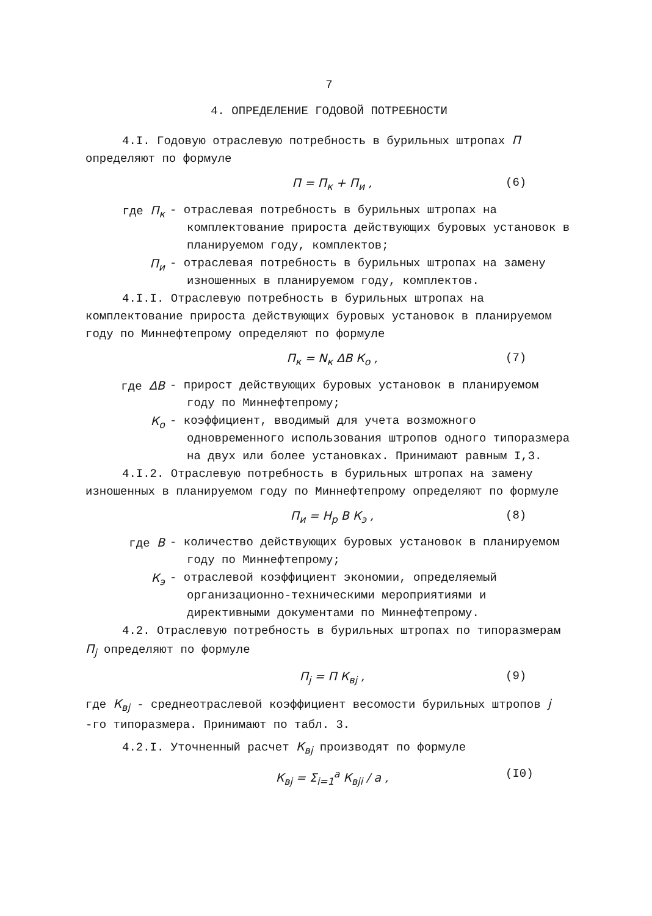7
4. ОПРЕДЕЛЕНИЕ ГОДОВОЙ ПОТРЕБНОСТИ
4.I. Годовую отраслевую потребность в бурильных штропах П определяют по формуле
П = П<sub>к</sub> + П<sub>и</sub> , (6)
где П<sub>к</sub> - отраслевая потребность в бурильных штропах на комплектование прироста действующих буровых установок в планируемом году, комплектов;
П<sub>и</sub> - отраслевая потребность в бурильных штропах на замену изношенных в планируемом году, комплектов.
4.I.I. Отраслевую потребность в бурильных штропах на комплектование прироста действующих буровых установок в планируемом году по Миннефтепрому определяют по формуле
П<sub>к</sub> = N<sub>к</sub> ΔВ К<sub>о</sub> , (7)
где ΔВ - прирост действующих буровых установок в планируемом году по Миннефтепрому;
К<sub>о</sub> - коэффициент, вводимый для учета возможного одновременного использования штропов одного типоразмера на двух или более установках. Принимают равным I,3.
4.I.2. Отраслевую потребность в бурильных штропах на замену изношенных в планируемом году по Миннефтепрому определяют по формуле
П<sub>и</sub> = Н<sub>р</sub> В К<sub>э</sub> , (8)
где В - количество действующих буровых установок в планируемом году по Миннефтепрому;
К<sub>э</sub> - отраслевой коэффициент экономии, определяемый организационно-техническими мероприятиями и директивными документами по Миннефтепрому.
4.2. Отраслевую потребность в бурильных штропах по типоразмерам П<sub>j</sub> определяют по формуле
П<sub>j</sub> = П К<sub>вj</sub> , (9)
где К<sub>вj</sub> - среднеотраслевой коэффициент весомости бурильных штропов j -го типоразмера. Принимают по табл. 3.
4.2.I. Уточненный расчет К<sub>вj</sub> производят по формуле
К<sub>вj</sub> = Σ<sub>i=1</sub><sup>a</sup> К<sub>вji</sub> / a , (I0)